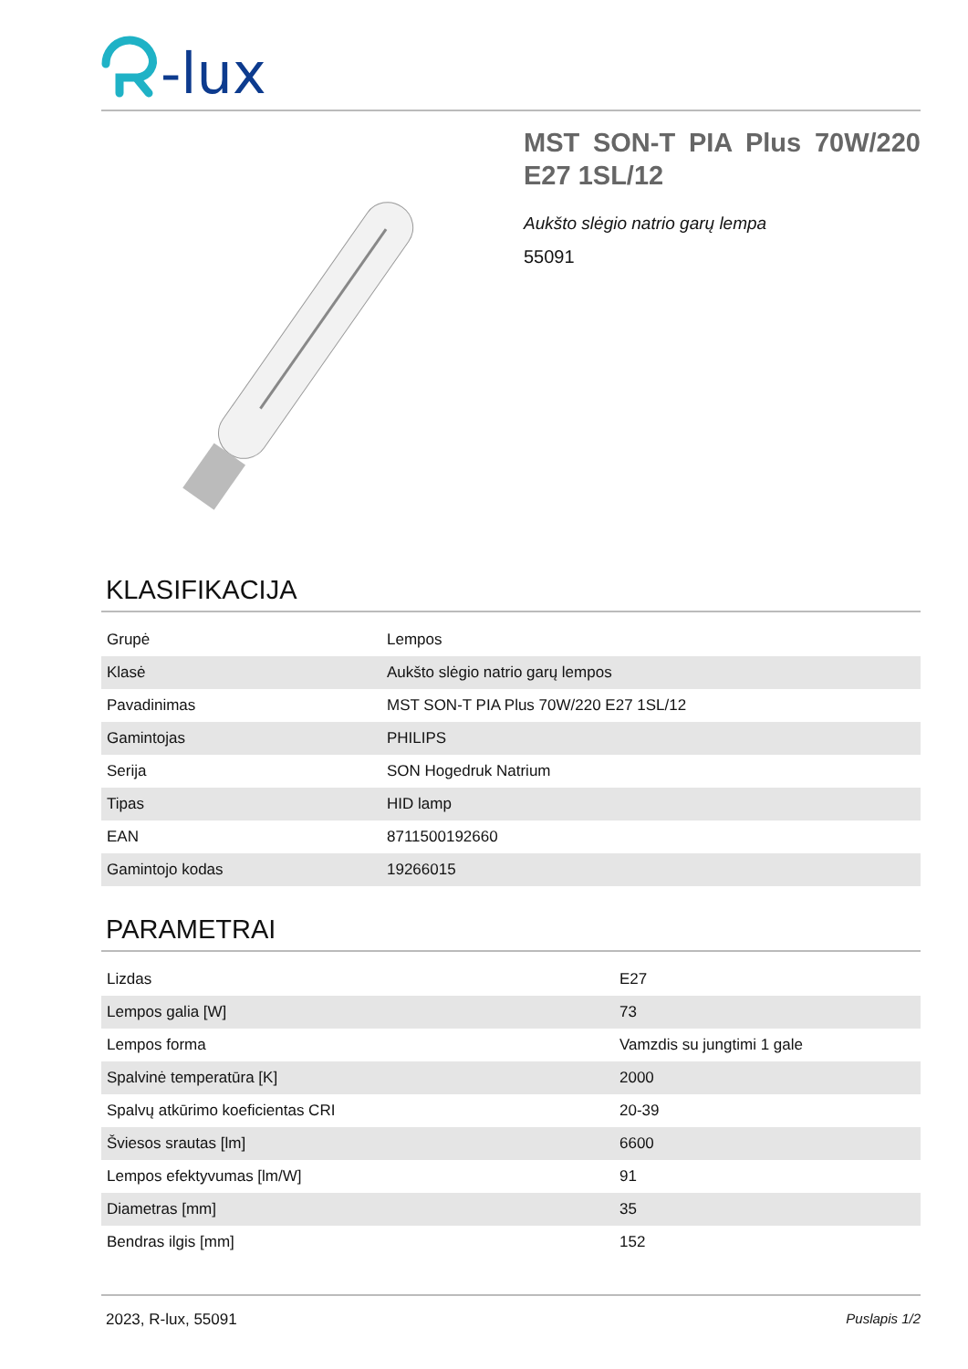-lux
MST SON-T PIA Plus 70W/220 E27 1SL/12
Aukšto slėgio natrio garų lempa
55091
KLASIFIKACIJA
| Grupė | Lempos |
| Klasė | Aukšto slėgio natrio garų lempos |
| Pavadinimas | MST SON-T PIA Plus 70W/220 E27 1SL/12 |
| Gamintojas | PHILIPS |
| Serija | SON Hogedruk Natrium |
| Tipas | HID lamp |
| EAN | 8711500192660 |
| Gamintojo kodas | 19266015 |
PARAMETRAI
| Lizdas | E27 |
| Lempos galia [W] | 73 |
| Lempos forma | Vamzdis su jungtimi 1 gale |
| Spalvinė temperatūra [K] | 2000 |
| Spalvų atkūrimo koeficientas CRI | 20-39 |
| Šviesos srautas [lm] | 6600 |
| Lempos efektyvumas [lm/W] | 91 |
| Diametras [mm] | 35 |
| Bendras ilgis [mm] | 152 |
2023, R-lux, 55091 Puslapis 1/2